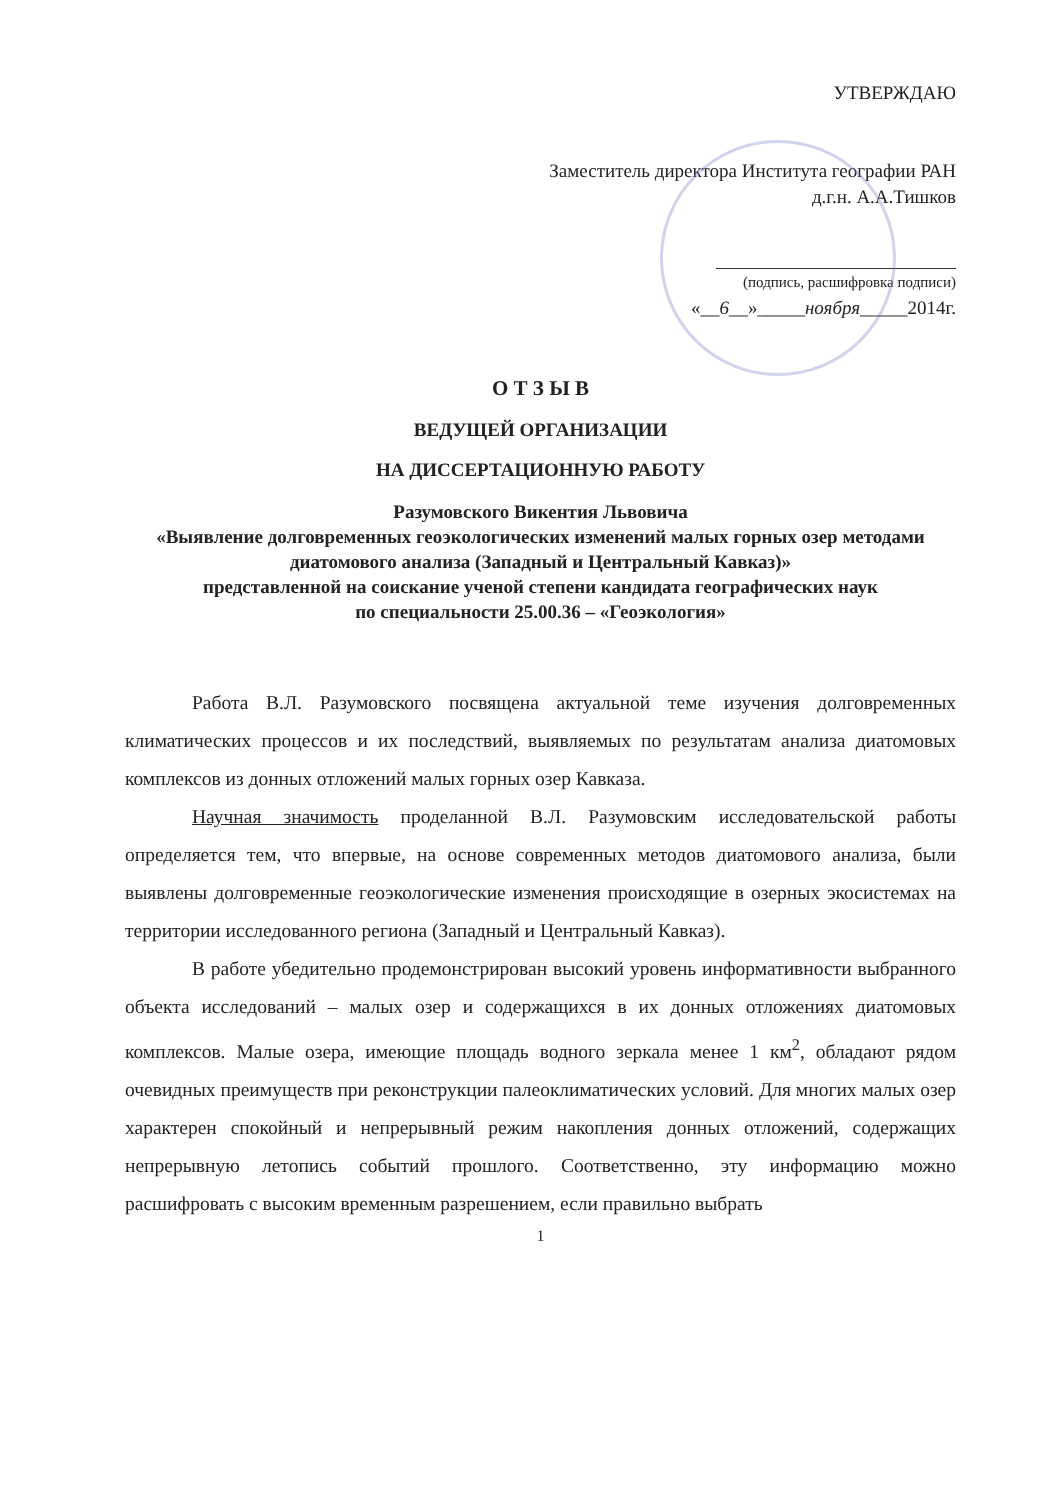УТВЕРЖДАЮ
Заместитель директора Института географии РАН
д.г.н. А.А.Тишков
(подпись, расшифровка подписи)
«__6__»_____ноября_____2014г.
О Т З Ы В
ВЕДУЩЕЙ ОРГАНИЗАЦИИ
НА ДИССЕРТАЦИОННУЮ РАБОТУ
Разумовского Викентия Львовича
«Выявление долговременных геоэкологических изменений малых горных озер методами диатомового анализа (Западный и Центральный Кавказ)»
представленной на соискание ученой степени кандидата географических наук
по специальности 25.00.36 – «Геоэкология»
Работа В.Л. Разумовского посвящена актуальной теме изучения долговременных климатических процессов и их последствий, выявляемых по результатам анализа диатомовых комплексов из донных отложений малых горных озер Кавказа.
Научная значимость проделанной В.Л. Разумовским исследовательской работы определяется тем, что впервые, на основе современных методов диатомового анализа, были выявлены долговременные геоэкологические изменения происходящие в озерных экосистемах на территории исследованного региона (Западный и Центральный Кавказ).
В работе убедительно продемонстрирован высокий уровень информативности выбранного объекта исследований – малых озер и содержащихся в их донных отложениях диатомовых комплексов. Малые озера, имеющие площадь водного зеркала менее 1 км<sup>2</sup>, обладают рядом очевидных преимуществ при реконструкции палеоклиматических условий. Для многих малых озер характерен спокойный и непрерывный режим накопления донных отложений, содержащих непрерывную летопись событий прошлого. Соответственно, эту информацию можно расшифровать с высоким временным разрешением, если правильно выбрать
1